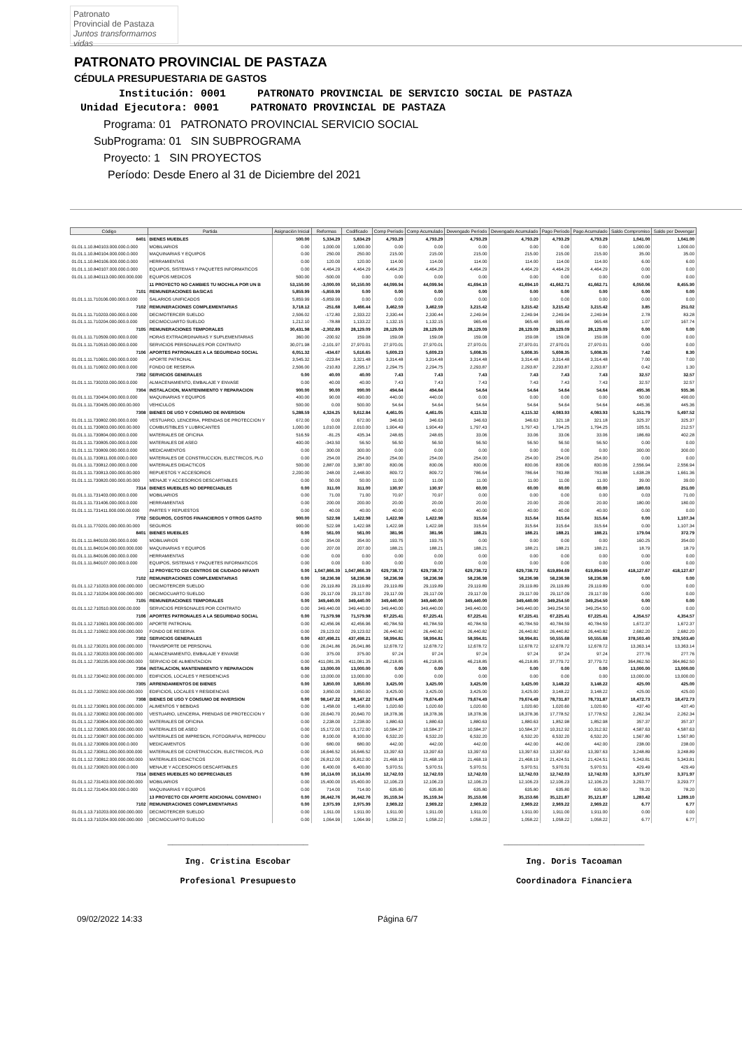Patronato
Provincial de Pastaza
Juntos transformamos vidas
PATRONATO PROVINCIAL DE PASTAZA
CÉDULA PRESUPUESTARIA DE GASTOS
Institución: 0001 PATRONATO PROVINCIAL DE SERVICIO SOCIAL DE PASTAZA
Unidad Ejecutora: 0001 PATRONATO PROVINCIAL DE PASTAZA
Programa: 01 PATRONATO PROVINCIAL SERVICIO SOCIAL
SubPrograma: 01 SIN SUBPROGRAMA
Proyecto: 1 SIN PROYECTOS
Período: Desde Enero al 31 de Diciembre del 2021
| Código | Partida | Asignación Inicial | Reformas | Codificado | Comp Período | Comp Acumulado | Devengado Período | Devengado Acumulado | Pago Período | Pago Acumulado | Saldo Compromiso | Saldo por Devengar |
| --- | --- | --- | --- | --- | --- | --- | --- | --- | --- | --- | --- | --- |
| 8401 | BIENES MUEBLES | 500.00 | 5,334.29 | 5,834.29 | 4,793.29 | 4,793.29 | 4,793.29 | 4,793.29 | 4,793.29 | 4,793.29 | 1,041.00 | 1,041.00 |
| 01.01.1.10.840103.000.000.0.000 | MOBILIARIOS | 0.00 | 1,000.00 | 1,000.00 | 0.00 | 0.00 | 0.00 | 0.00 | 0.00 | 0.00 | 1,000.00 | 1,000.00 |
| 01.01.1.10.840104.000.000.0.000 | MAQUINARIAS Y EQUIPOS | 0.00 | 250.00 | 250.00 | 215.00 | 215.00 | 215.00 | 215.00 | 215.00 | 215.00 | 35.00 | 35.00 |
| 01.01.1.10.840106.000.000.0.000 | HERRAMIENTAS | 0.00 | 120.00 | 120.00 | 114.00 | 114.00 | 114.00 | 114.00 | 114.00 | 114.00 | 6.00 | 6.00 |
| 01.01.1.10.840107.000.000.0.000 | EQUIPOS, SISTEMAS Y PAQUETES INFORMATICOS | 0.00 | 4,464.29 | 4,464.29 | 4,464.29 | 4,464.29 | 4,464.29 | 4,464.29 | 4,464.29 | 4,464.29 | 0.00 | 0.00 |
| 01.01.1.10.840113.000.000.000.000 | EQUIPOS MEDICOS | 500.00 | -500.00 | 0.00 | 0.00 | 0.00 | 0.00 | 0.00 | 0.00 | 0.00 | 0.00 | 0.00 |
| | 11 PROYECTO NO CAMBIES TU MOCHILA POR UN B | 53,150.00 | -3,000.00 | 50,150.00 | 44,099.94 | 44,099.94 | 41,694.10 | 41,694.10 | 41,662.71 | 41,662.71 | 6,050.06 | 8,455.90 |
| 7101 | REMUNERACIONES BASICAS | 5,859.99 | -5,859.99 | 0.00 | 0.00 | 0.00 | 0.00 | 0.00 | 0.00 | 0.00 | 0.00 | 0.00 |
| 01.01.1.11.710106.000.000.0.000 | SALARIOS UNIFICADOS | 5,859.99 | -5,859.99 | 0.00 | 0.00 | 0.00 | 0.00 | 0.00 | 0.00 | 0.00 | 0.00 | 0.00 |
| 7102 | REMUNERACIONES COMPLEMENTARIAS | 3,718.12 | -251.68 | 3,466.44 | 3,462.59 | 3,462.59 | 3,215.42 | 3,215.42 | 3,215.42 | 3,215.42 | 3.85 | 251.02 |
| 01.01.1.11.710203.000.000.0.000 | DECIMOTERCER SUELDO | 2,506.02 | -172.80 | 2,333.22 | 2,330.44 | 2,330.44 | 2,249.94 | 2,249.94 | 2,249.94 | 2,249.94 | 2.78 | 83.28 |
| 01.01.1.11.710204.000.000.0.000 | DECIMOCUARTO SUELDO | 1,212.10 | -78.88 | 1,133.22 | 1,132.15 | 1,132.15 | 965.48 | 965.48 | 965.48 | 965.48 | 1.07 | 167.74 |
| 7105 | REMUNERACIONES TEMPORALES | 30,431.98 | -2,302.89 | 28,129.09 | 28,129.09 | 28,129.09 | 28,129.09 | 28,129.09 | 28,129.09 | 28,129.09 | 0.00 | 0.00 |
| 01.01.1.11.710509.000.000.0.000 | HORAS EXTRAORDINARIAS Y SUPLEMENTARIAS | 360.00 | -200.92 | 159.08 | 159.08 | 159.08 | 159.08 | 159.08 | 159.08 | 159.08 | 0.00 | 0.00 |
| 01.01.1.11.710510.000.000.0.000 | SERVICIOS PERSONALES POR CONTRATO | 30,071.98 | -2,101.97 | 27,970.01 | 27,970.01 | 27,970.01 | 27,970.01 | 27,970.01 | 27,970.01 | 27,970.01 | 0.00 | 0.00 |
| 7106 | APORTES PATRONALES A LA SEGURIDAD SOCIAL | 6,051.32 | -434.67 | 5,616.65 | 5,609.23 | 5,609.23 | 5,608.35 | 5,608.35 | 5,608.35 | 5,608.35 | 7.42 | 8.30 |
| 01.01.1.11.710601.000.000.0.000 | APORTE PATRONAL | 3,545.32 | -223.84 | 3,321.48 | 3,314.48 | 3,314.48 | 3,314.48 | 3,314.48 | 3,314.48 | 3,314.48 | 7.00 | 7.00 |
| 01.01.1.11.710602.000.000.0.000 | FONDO DE RESERVA | 2,506.00 | -210.83 | 2,295.17 | 2,294.75 | 2,294.75 | 2,293.87 | 2,293.87 | 2,293.87 | 2,293.87 | 0.42 | 1.30 |
| 7302 | SERVICIOS GENERALES | 0.00 | 40.00 | 40.00 | 7.43 | 7.43 | 7.43 | 7.43 | 7.43 | 7.43 | 32.57 | 32.57 |
| 01.01.1.11.730203.000.000.0.000 | ALMACENAMIENTO, EMBALAJE Y ENVASE | 0.00 | 40.00 | 40.00 | 7.43 | 7.43 | 7.43 | 7.43 | 7.43 | 7.43 | 32.57 | 32.57 |
| 7304 | INSTALACION, MANTENIMIENTO Y REPARACION | 900.00 | 90.00 | 990.00 | 494.64 | 494.64 | 54.64 | 54.64 | 54.64 | 54.64 | 495.36 | 935.36 |
| 01.01.1.11.730404.000.000.0.000 | MAQUINARIAS Y EQUIPOS | 400.00 | 90.00 | 490.00 | 440.00 | 440.00 | 0.00 | 0.00 | 0.00 | 0.00 | 50.00 | 490.00 |
| 01.01.1.11.730405.000.000.00.000 | VEHICULOS | 500.00 | 0.00 | 500.00 | 54.64 | 54.64 | 54.64 | 54.64 | 54.64 | 54.64 | 445.36 | 445.36 |
| 7308 | BIENES DE USO Y CONSUMO DE INVERSION | 5,288.59 | 4,324.25 | 9,612.84 | 4,461.05 | 4,461.05 | 4,115.32 | 4,115.32 | 4,083.93 | 4,083.93 | 5,151.79 | 5,497.52 |
| 01.01.1.11.730802.000.000.0.000 | VESTUARIO, LENCERIA, PRENDAS DE PROTECCION Y | 672.00 | 0.00 | 672.00 | 346.63 | 346.63 | 346.63 | 346.63 | 321.18 | 321.18 | 325.37 | 325.37 |
| 01.01.1.11.730803.000.000.00.000 | COMBUSTIBLES Y LUBRICANTES | 1,000.00 | 1,010.00 | 2,010.00 | 1,904.49 | 1,904.49 | 1,797.43 | 1,797.43 | 1,794.25 | 1,794.25 | 105.51 | 212.57 |
| 01.01.1.11.730804.000.000.0.000 | MATERIALES DE OFICINA | 516.59 | -81.25 | 435.34 | 248.65 | 248.65 | 33.06 | 33.06 | 33.06 | 33.06 | 186.69 | 402.28 |
| 01.01.1.11.730805.000.000.0.000 | MATERIALES DE ASEO | 400.00 | -343.50 | 56.50 | 56.50 | 56.50 | 56.50 | 56.50 | 56.50 | 56.50 | 0.00 | 0.00 |
| 01.01.1.11.730809.000.000.0.000 | MEDICAMENTOS | 0.00 | 300.00 | 300.00 | 0.00 | 0.00 | 0.00 | 0.00 | 0.00 | 0.00 | 300.00 | 300.00 |
| 01.01.1.11.730811.000.000.0.000 | MATERIALES DE CONSTRUCCION, ELECTRICOS, PLO | 0.00 | 254.00 | 254.00 | 254.00 | 254.00 | 254.00 | 254.00 | 254.00 | 254.00 | 0.00 | 0.00 |
| 01.01.1.11.730812.000.000.0.000 | MATERIALES DIDACTICOS | 500.00 | 2,887.00 | 3,387.00 | 830.06 | 830.06 | 830.06 | 830.06 | 830.06 | 830.06 | 2,556.94 | 2,556.94 |
| 01.01.1.11.730813.000.000.00.000 | REPUESTOS Y ACCESORIOS | 2,200.00 | 248.00 | 2,448.00 | 809.72 | 809.72 | 786.64 | 786.64 | 783.88 | 783.88 | 1,638.28 | 1,661.36 |
| 01.01.1.11.730820.000.000.00.000 | MENAJE Y ACCESORIOS DESCARTABLES | 0.00 | 50.00 | 50.00 | 11.00 | 11.00 | 11.00 | 11.00 | 11.00 | 11.00 | 39.00 | 39.00 |
| 7314 | BIENES MUEBLES NO DEPRECIABLES | 0.00 | 311.00 | 311.00 | 130.97 | 130.97 | 60.00 | 60.00 | 60.00 | 60.00 | 180.03 | 251.00 |
| 01.01.1.11.731403.000.000.0.000 | MOBILIARIOS | 0.00 | 71.00 | 71.00 | 70.97 | 70.97 | 0.00 | 0.00 | 0.00 | 0.00 | 0.03 | 71.00 |
| 01.01.1.11.731406.000.000.0.000 | HERRAMIENTAS | 0.00 | 200.00 | 200.00 | 20.00 | 20.00 | 20.00 | 20.00 | 20.00 | 20.00 | 180.00 | 180.00 |
| 01.01.1.11.731411.000.000.00.000 | PARTES Y REPUESTOS | 0.00 | 40.00 | 40.00 | 40.00 | 40.00 | 40.00 | 40.00 | 40.00 | 40.00 | 0.00 | 0.00 |
| 7702 | SEGUROS, COSTOS FINANCIEROS Y OTROS GASTO | 900.00 | 522.98 | 1,422.98 | 1,422.98 | 1,422.98 | 315.64 | 315.64 | 315.64 | 315.64 | 0.00 | 1,107.34 |
| 01.01.1.11.770201.000.000.00.000 | SEGUROS | 900.00 | 522.98 | 1,422.98 | 1,422.98 | 1,422.98 | 315.64 | 315.64 | 315.64 | 315.64 | 0.00 | 1,107.34 |
| 8401 | BIENES MUEBLES | 0.00 | 561.00 | 561.00 | 381.96 | 381.96 | 188.21 | 188.21 | 188.21 | 188.21 | 179.04 | 372.79 |
| 01.01.1.11.840103.000.000.0.000 | MOBILIARIOS | 0.00 | 354.00 | 354.00 | 193.75 | 193.75 | 0.00 | 0.00 | 0.00 | 0.00 | 160.25 | 354.00 |
| 01.01.1.11.840104.000.000.000.000 | MAQUINARIAS Y EQUIPOS | 0.00 | 207.00 | 207.00 | 188.21 | 188.21 | 188.21 | 188.21 | 188.21 | 188.21 | 18.79 | 18.79 |
| 01.01.1.11.840106.000.000.0.000 | HERRAMIENTAS | 0.00 | 0.00 | 0.00 | 0.00 | 0.00 | 0.00 | 0.00 | 0.00 | 0.00 | 0.00 | 0.00 |
| 01.01.1.11.840107.000.000.0.000 | EQUIPOS, SISTEMAS Y PAQUETES INFORMATICOS | 0.00 | 0.00 | 0.00 | 0.00 | 0.00 | 0.00 | 0.00 | 0.00 | 0.00 | 0.00 | 0.00 |
| | 12 PROYECTO CDI CENTROS DE CIUDADO INFANTI | 0.00 | 1,047,866.39 | 1,047,866.39 | 629,738.72 | 629,738.72 | 629,738.72 | 629,738.72 | 619,894.69 | 619,894.69 | 418,127.67 | 418,127.67 |
| 7102 | REMUNERACIONES COMPLEMENTARIAS | 0.00 | 58,236.98 | 58,236.98 | 58,236.98 | 58,236.98 | 58,236.98 | 58,236.98 | 58,236.98 | 58,236.98 | 0.00 | 0.00 |
| 01.01.1.12.710203.000.000.000.000 | DECIMOTERCER SUELDO | 0.00 | 29,119.89 | 29,119.89 | 29,119.89 | 29,119.89 | 29,119.89 | 29,119.89 | 29,119.89 | 29,119.89 | 0.00 | 0.00 |
| 01.01.1.12.710204.000.000.000.000 | DECIMOCUARTO SUELDO | 0.00 | 29,117.09 | 29,117.09 | 29,117.09 | 29,117.09 | 29,117.09 | 29,117.09 | 29,117.09 | 29,117.09 | 0.00 | 0.00 |
| 7105 | REMUNERACIONES TEMPORALES | 0.00 | 349,440.00 | 349,440.00 | 349,440.00 | 349,440.00 | 349,440.00 | 349,440.00 | 349,254.50 | 349,254.50 | 0.00 | 0.00 |
| 01.01.1.12.710510.000.000.00.000 | SERVICIOS PERSONALES POR CONTRATO | 0.00 | 349,440.00 | 349,440.00 | 349,440.00 | 349,440.00 | 349,440.00 | 349,440.00 | 349,254.50 | 349,254.50 | 0.00 | 0.00 |
| 7106 | APORTES PATRONALES A LA SEGURIDAD SOCIAL | 0.00 | 71,579.98 | 71,579.98 | 67,225.41 | 67,225.41 | 67,225.41 | 67,225.41 | 67,225.41 | 67,225.41 | 4,354.57 | 4,354.57 |
| 01.01.1.12.710601.000.000.000.000 | APORTE PATRONAL | 0.00 | 42,456.96 | 42,456.96 | 40,784.59 | 40,784.59 | 40,784.59 | 40,784.59 | 40,784.59 | 40,784.59 | 1,672.37 | 1,672.37 |
| 01.01.1.12.710602.000.000.000.000 | FONDO DE RESERVA | 0.00 | 29,123.02 | 29,123.02 | 26,440.82 | 26,440.82 | 26,440.82 | 26,440.82 | 26,440.82 | 26,440.82 | 2,682.20 | 2,682.20 |
| 7302 | SERVICIOS GENERALES | 0.00 | 437,498.21 | 437,498.21 | 58,994.81 | 58,994.81 | 58,994.81 | 58,994.81 | 50,555.68 | 50,555.68 | 378,503.40 | 378,503.40 |
| 01.01.1.12.730201.000.000.000.000 | TRANSPORTE DE PERSONAL | 0.00 | 26,041.86 | 26,041.86 | 12,678.72 | 12,678.72 | 12,678.72 | 12,678.72 | 12,678.72 | 12,678.72 | 13,363.14 | 13,363.14 |
| 01.01.1.12.730203.000.000.000.000 | ALMACENAMIENTO, EMBALAJE Y ENVASE | 0.00 | 375.00 | 375.00 | 97.24 | 97.24 | 97.24 | 97.24 | 97.24 | 97.24 | 277.76 | 277.76 |
| 01.01.1.12.730235.000.000.000.000 | SERVICIO DE ALIMENTACION | 0.00 | 411,081.35 | 411,081.35 | 46,218.85 | 46,218.85 | 46,218.85 | 46,218.85 | 37,779.72 | 37,779.72 | 364,862.50 | 364,862.50 |
| 7304 | INSTALACION, MANTENIMIENTO Y REPARACION | 0.00 | 13,000.00 | 13,000.00 | 0.00 | 0.00 | 0.00 | 0.00 | 0.00 | 0.00 | 13,000.00 | 13,000.00 |
| 01.01.1.12.730402.000.000.000.000 | EDIFICIOS, LOCALES Y RESIDENCIAS | 0.00 | 13,000.00 | 13,000.00 | 0.00 | 0.00 | 0.00 | 0.00 | 0.00 | 0.00 | 13,000.00 | 13,000.00 |
| 7305 | ARRENDAMIENTOS DE BIENES | 0.00 | 3,850.00 | 3,850.00 | 3,425.00 | 3,425.00 | 3,425.00 | 3,425.00 | 3,148.22 | 3,148.22 | 425.00 | 425.00 |
| 01.01.1.12.730502.000.000.000.000 | EDIFICIOS, LOCALES Y RESIDENCIAS | 0.00 | 3,850.00 | 3,850.00 | 3,425.00 | 3,425.00 | 3,425.00 | 3,425.00 | 3,148.22 | 3,148.22 | 425.00 | 425.00 |
| 7308 | BIENES DE USO Y CONSUMO DE INVERSION | 0.00 | 98,147.22 | 98,147.22 | 79,674.49 | 79,674.49 | 79,674.49 | 79,674.49 | 78,731.87 | 78,731.87 | 18,472.73 | 18,472.73 |
| 01.01.1.12.730801.000.000.000.000 | ALIMENTOS Y BEBIDAS | 0.00 | 1,458.00 | 1,458.00 | 1,020.60 | 1,020.60 | 1,020.60 | 1,020.60 | 1,020.60 | 1,020.60 | 437.40 | 437.40 |
| 01.01.1.12.730802.000.000.000.000 | VESTUARIO, LENCERIA, PRENDAS DE PROTECCION Y | 0.00 | 20,640.70 | 20,640.70 | 18,378.36 | 18,378.36 | 18,378.36 | 18,378.36 | 17,778.52 | 17,778.52 | 2,262.34 | 2,262.34 |
| 01.01.1.12.730804.000.000.000.000 | MATERIALES DE OFICINA | 0.00 | 2,238.00 | 2,238.00 | 1,880.63 | 1,880.63 | 1,880.63 | 1,880.63 | 1,852.98 | 1,852.98 | 357.37 | 357.37 |
| 01.01.1.12.730805.000.000.000.000 | MATERIALES DE ASEO | 0.00 | 15,172.00 | 15,172.00 | 10,584.37 | 10,584.37 | 10,584.37 | 10,584.37 | 10,312.92 | 10,312.92 | 4,587.63 | 4,587.63 |
| 01.01.1.12.730807.000.000.000.000 | MATERIALES DE IMPRESION, FOTOGRAFIA, REPRODU | 0.00 | 8,100.00 | 8,100.00 | 6,532.20 | 6,532.20 | 6,532.20 | 6,532.20 | 6,532.20 | 6,532.20 | 1,567.80 | 1,567.80 |
| 01.01.1.12.730809.000.000.0.000 | MEDICAMENTOS | 0.00 | 680.00 | 680.00 | 442.00 | 442.00 | 442.00 | 442.00 | 442.00 | 442.00 | 238.00 | 238.00 |
| 01.01.1.12.730811.000.000.000.000 | MATERIALES DE CONSTRUCCION, ELECTRICOS, PLO | 0.00 | 16,646.52 | 16,646.52 | 13,397.63 | 13,397.63 | 13,397.63 | 13,397.63 | 13,397.63 | 13,397.63 | 3,248.89 | 3,248.89 |
| 01.01.1.12.730812.000.000.000.000 | MATERIALES DIDACTICOS | 0.00 | 26,812.00 | 26,812.00 | 21,468.19 | 21,468.19 | 21,468.19 | 21,468.19 | 21,424.51 | 21,424.51 | 5,343.81 | 5,343.81 |
| 01.01.1.12.730820.000.000.0.000 | MENAJE Y ACCESORIOS DESCARTABLES | 0.00 | 6,400.00 | 6,400.00 | 5,970.51 | 5,970.51 | 5,970.51 | 5,970.51 | 5,970.51 | 5,970.51 | 429.49 | 429.49 |
| 7314 | BIENES MUEBLES NO DEPRECIABLES | 0.00 | 16,114.00 | 16,114.00 | 12,742.03 | 12,742.03 | 12,742.03 | 12,742.03 | 12,742.03 | 12,742.03 | 3,371.97 | 3,371.97 |
| 01.01.1.12.731403.000.000.000.000 | MOBILIARIOS | 0.00 | 15,400.00 | 15,400.00 | 12,106.23 | 12,106.23 | 12,106.23 | 12,106.23 | 12,106.23 | 12,106.23 | 3,293.77 | 3,293.77 |
| 01.01.1.12.731404.000.000.0.000 | MAQUINARIAS Y EQUIPOS | 0.00 | 714.00 | 714.00 | 635.80 | 635.80 | 635.80 | 635.80 | 635.80 | 635.80 | 78.20 | 78.20 |
| | 13 PROYECTO CDI APORTE ADICIONAL CONVENIO I | 0.00 | 36,442.76 | 36,442.76 | 35,159.34 | 35,159.34 | 35,153.66 | 35,153.66 | 35,121.87 | 35,121.87 | 1,283.42 | 1,289.10 |
| 7102 | REMUNERACIONES COMPLEMENTARIAS | 0.00 | 2,975.99 | 2,975.99 | 2,969.22 | 2,969.22 | 2,969.22 | 2,969.22 | 2,969.22 | 2,969.22 | 6.77 | 6.77 |
| 01.01.1.13.710203.000.000.000.000 | DECIMOTERCER SUELDO | 0.00 | 1,911.00 | 1,911.00 | 1,911.00 | 1,911.00 | 1,911.00 | 1,911.00 | 1,911.00 | 1,911.00 | 0.00 | 0.00 |
| 01.01.1.13.710204.000.000.000.000 | DECIMOCUARTO SUELDO | 0.00 | 1,064.99 | 1,064.99 | 1,058.22 | 1,058.22 | 1,058.22 | 1,058.22 | 1,058.22 | 1,058.22 | 6.77 | 6.77 |
____________________________
Ing. Cristina Escobar
Profesional Presupuesto
____________________________
Ing. Doris Tacoaman
Coordinadora Financiera
09/02/2022 14:33 Página 6/7